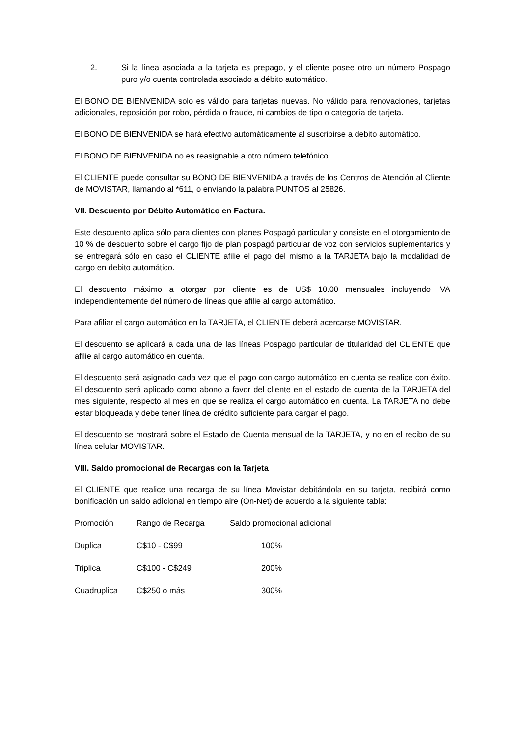2. Si la línea asociada a la tarjeta es prepago, y el cliente posee otro un número Pospago puro y/o cuenta controlada asociado a débito automático.
El BONO DE BIENVENIDA solo es válido para tarjetas nuevas. No válido para renovaciones, tarjetas adicionales, reposición por robo, pérdida o fraude, ni cambios de tipo o categoría de tarjeta.
El BONO DE BIENVENIDA se hará efectivo automáticamente al suscribirse a debito automático.
El BONO DE BIENVENIDA no es reasignable a otro número telefónico.
El CLIENTE puede consultar su BONO DE BIENVENIDA a través de los Centros de Atención al Cliente de MOVISTAR, llamando al *611, o enviando la palabra PUNTOS al 25826.
VII. Descuento por Débito Automático en Factura.
Este descuento aplica sólo para clientes con planes Pospagó particular y consiste en el otorgamiento de 10 % de descuento sobre el cargo fijo de plan pospagó particular de voz con servicios suplementarios y se entregará sólo en caso el CLIENTE afilie el pago del mismo a la TARJETA bajo la modalidad de cargo en debito automático.
El descuento máximo a otorgar por cliente es de US$ 10.00 mensuales incluyendo IVA independientemente del número de líneas que afilie al cargo automático.
Para afiliar el cargo automático en la TARJETA, el CLIENTE deberá acercarse MOVISTAR.
El descuento se aplicará a cada una de las líneas Pospago particular de titularidad del CLIENTE que afilie al cargo automático en cuenta.
El descuento será asignado cada vez que el pago con cargo automático en cuenta se realice con éxito. El descuento será aplicado como abono a favor del cliente en el estado de cuenta de la TARJETA del mes siguiente, respecto al mes en que se realiza el cargo automático en cuenta. La TARJETA no debe estar bloqueada y debe tener línea de crédito suficiente para cargar el pago.
El descuento se mostrará sobre el Estado de Cuenta mensual de la TARJETA, y no en el recibo de su línea celular MOVISTAR.
VIII. Saldo promocional de Recargas con la Tarjeta
El CLIENTE que realice una recarga de su línea Movistar debitándola en su tarjeta, recibirá como bonificación un saldo adicional en tiempo aire (On-Net) de acuerdo a la siguiente tabla:
| Promoción | Rango de Recarga | Saldo promocional adicional |
| Duplica | C$10 - C$99 | 100% |
| Triplica | C$100 - C$249 | 200% |
| Cuadruplica | C$250 o más | 300% |